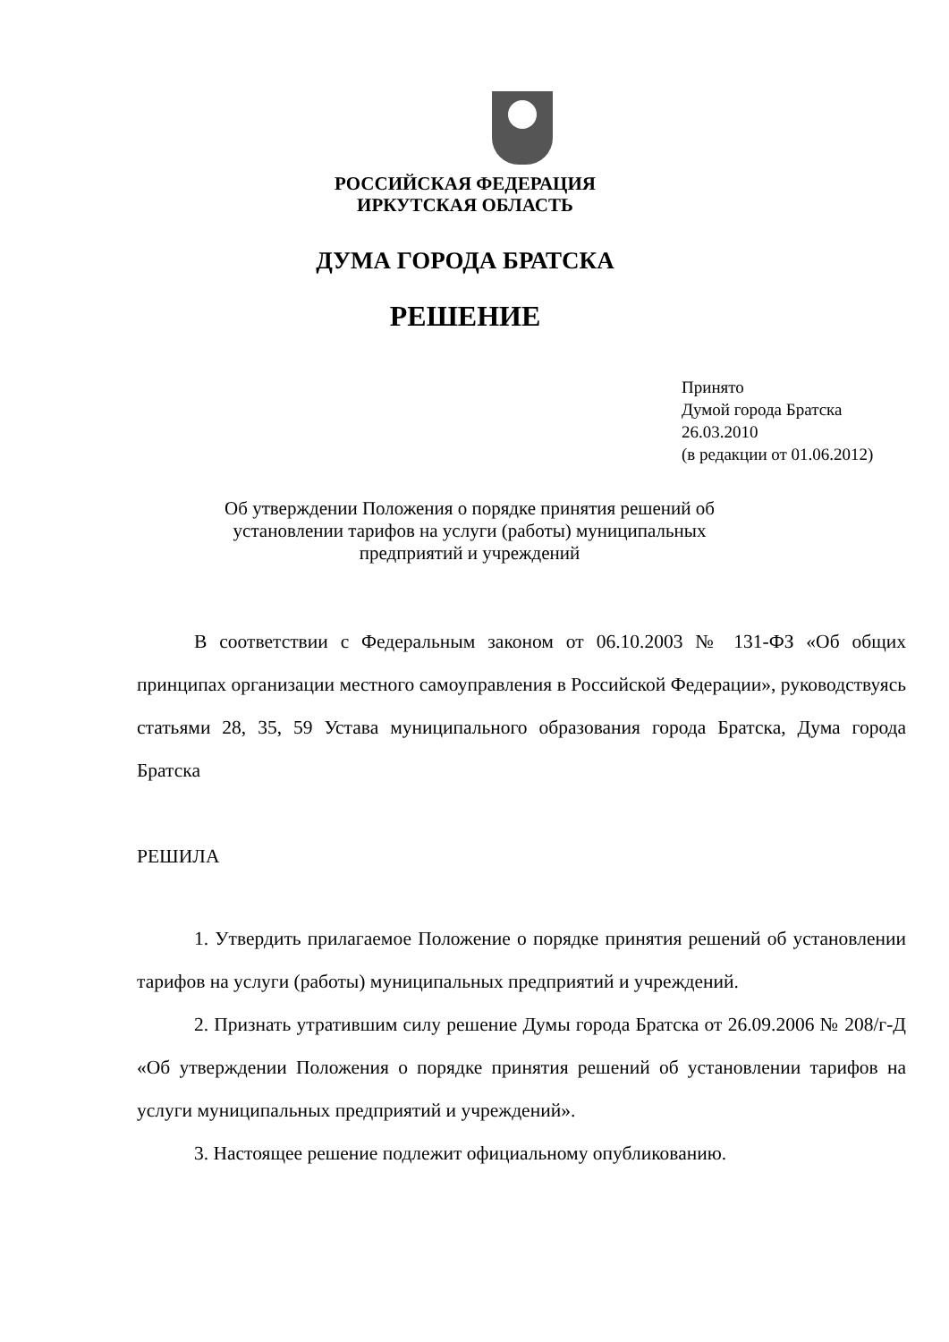РОССИЙСКАЯ ФЕДЕРАЦИЯ
ИРКУТСКАЯ ОБЛАСТЬ
ДУМА ГОРОДА БРАТСКА
РЕШЕНИЕ
Принято
Думой города Братска
26.03.2010
(в редакции от 01.06.2012)
Об утверждении Положения о порядке принятия решений об установлении тарифов на услуги (работы) муниципальных предприятий и учреждений
В соответствии с Федеральным законом от 06.10.2003 № 131-ФЗ «Об общих принципах организации местного самоуправления в Российской Федерации», руководствуясь статьями 28, 35, 59 Устава муниципального образования города Братска, Дума города Братска
РЕШИЛА
1. Утвердить прилагаемое Положение о порядке принятия решений об установлении тарифов на услуги (работы) муниципальных предприятий и учреждений.
2. Признать утратившим силу решение Думы города Братска от 26.09.2006 № 208/г-Д «Об утверждении Положения о порядке принятия решений об установлении тарифов на услуги муниципальных предприятий и учреждений».
3. Настоящее решение подлежит официальному опубликованию.